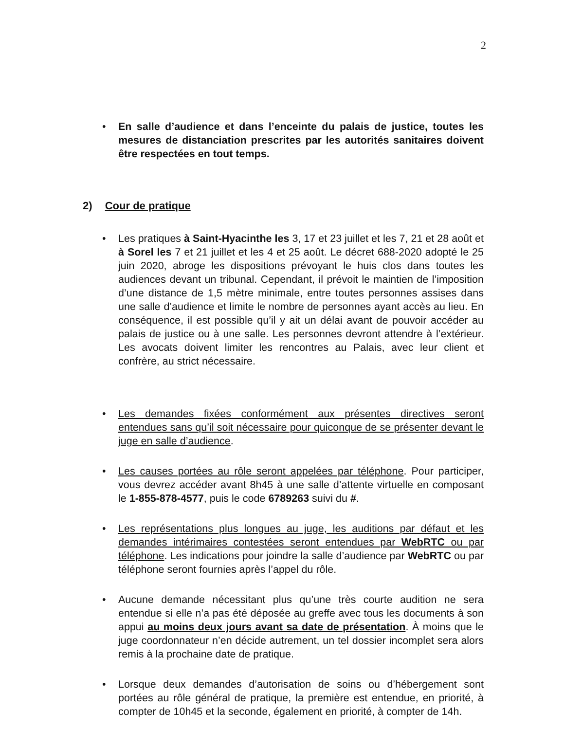2
• En salle d’audience et dans l’enceinte du palais de justice, toutes les mesures de distanciation prescrites par les autorités sanitaires doivent être respectées en tout temps.
2) Cour de pratique
• Les pratiques à Saint-Hyacinthe les 3, 17 et 23 juillet et les 7, 21 et 28 août et à Sorel les 7 et 21 juillet et les 4 et 25 août. Le décret 688-2020 adopté le 25 juin 2020, abroge les dispositions prévoyant le huis clos dans toutes les audiences devant un tribunal. Cependant, il prévoit le maintien de l’imposition d’une distance de 1,5 mètre minimale, entre toutes personnes assises dans une salle d’audience et limite le nombre de personnes ayant accès au lieu. En conséquence, il est possible qu’il y ait un délai avant de pouvoir accéder au palais de justice ou à une salle. Les personnes devront attendre à l’extérieur. Les avocats doivent limiter les rencontres au Palais, avec leur client et confrère, au strict nécessaire.
• Les demandes fixées conformément aux présentes directives seront entendues sans qu’il soit nécessaire pour quiconque de se présenter devant le juge en salle d’audience.
• Les causes portées au rôle seront appelées par téléphone. Pour participer, vous devrez accéder avant 8h45 à une salle d’attente virtuelle en composant le 1-855-878-4577, puis le code 6789263 suivi du #.
• Les représentations plus longues au juge, les auditions par défaut et les demandes intérimaires contestées seront entendues par WebRTC ou par téléphone. Les indications pour joindre la salle d’audience par WebRTC ou par téléphone seront fournies après l’appel du rôle.
• Aucune demande nécessitant plus qu’une très courte audition ne sera entendue si elle n’a pas été déposée au greffe avec tous les documents à son appui au moins deux jours avant sa date de présentation. À moins que le juge coordonnateur n’en décide autrement, un tel dossier incomplet sera alors remis à la prochaine date de pratique.
• Lorsque deux demandes d’autorisation de soins ou d’hébergement sont portées au rôle général de pratique, la première est entendue, en priorité, à compter de 10h45 et la seconde, également en priorité, à compter de 14h.